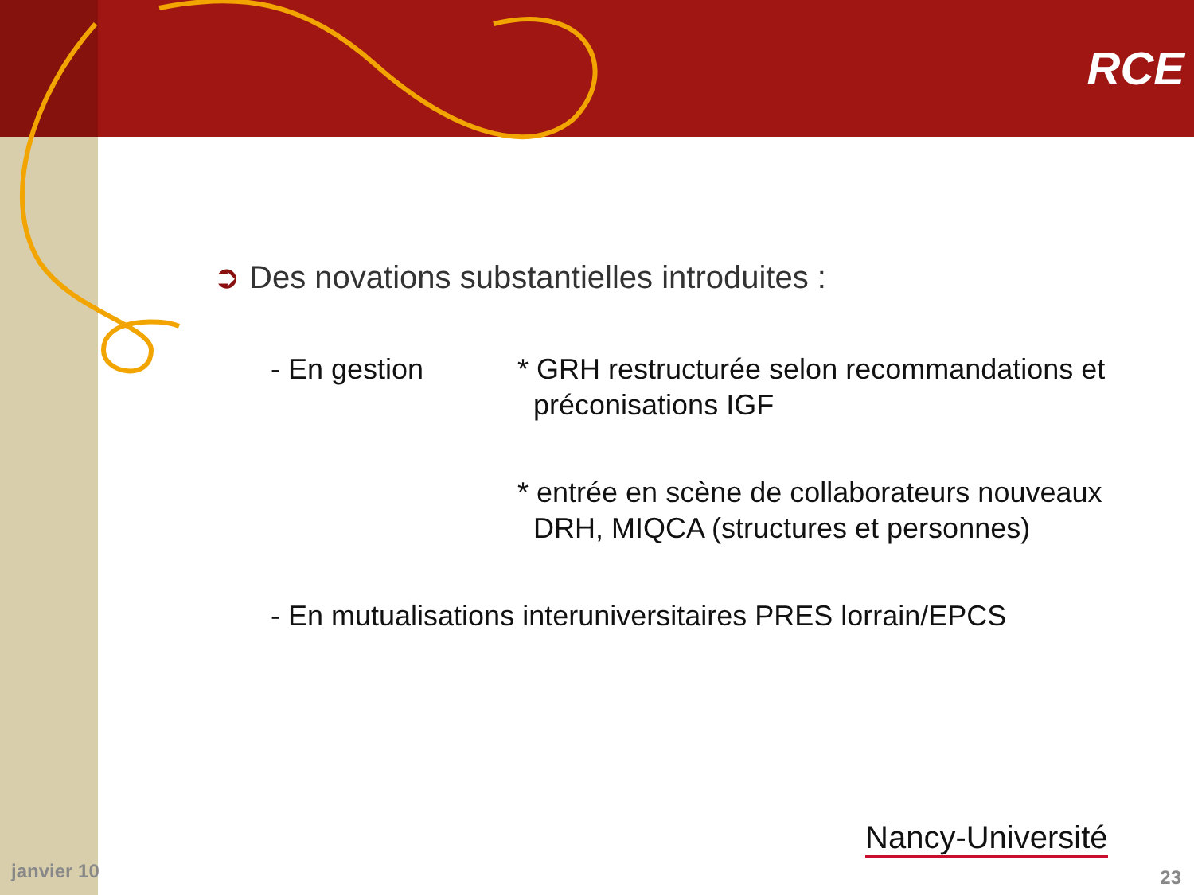RCE
➲ Des novations substantielles introduites :
- En gestion * GRH restructurée selon recommandations et
préconisations IGF
* entrée en scène de collaborateurs nouveaux
DRH, MIQCA (structures et personnes)
- En mutualisations interuniversitaires PRES lorrain/EPCS
Nancy-Université
janvier 10 23